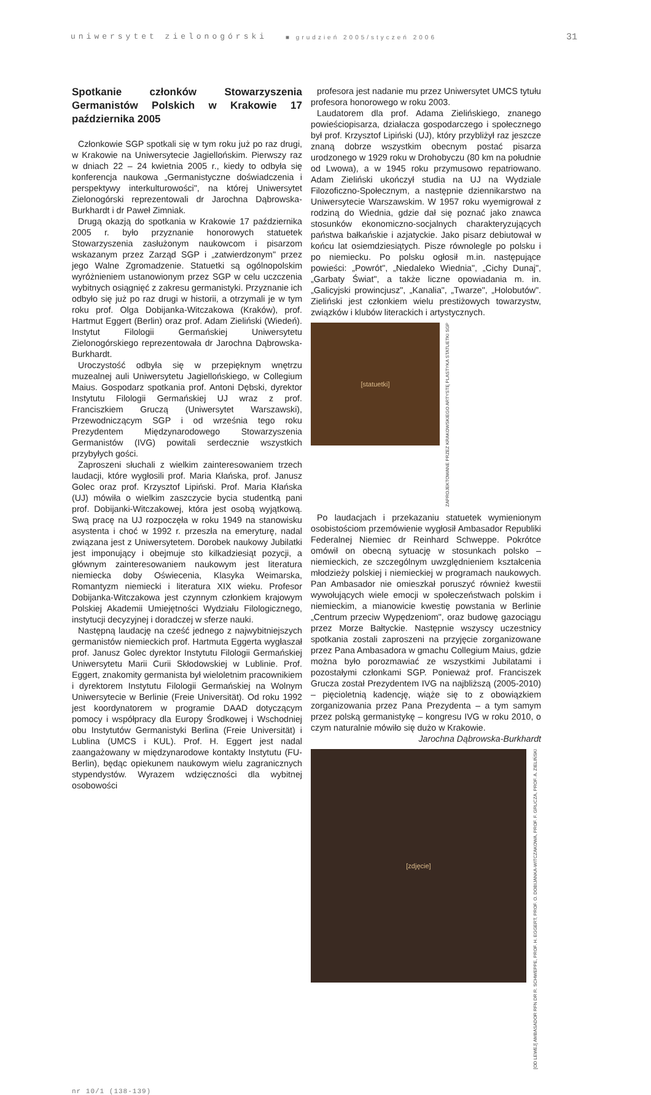uniwersytet zielonogórski ■ grudzień 2005/styczeń 2006 31
Spotkanie członków Stowarzyszenia Germanistów Polskich w Krakowie 17 października 2005
Członkowie SGP spotkali się w tym roku już po raz drugi, w Krakowie na Uniwersytecie Jagiellońskim. Pierwszy raz w dniach 22 – 24 kwietnia 2005 r., kiedy to odbyła się konferencja naukowa „Germanistyczne doświadczenia i perspektywy interkulturowości", na której Uniwersytet Zielonogórski reprezentowali dr Jarochna Dąbrowska-Burkhardt i dr Paweł Zimniak.
Drugą okazją do spotkania w Krakowie 17 października 2005 r. było przyznanie honorowych statuetek Stowarzyszenia zasłużonym naukowcom i pisarzom wskazanym przez Zarząd SGP i „zatwierdzonym" przez jego Walne Zgromadzenie. Statuetki są ogólnopolskim wyróżnieniem ustanowionym przez SGP w celu uczczenia wybitnych osiągnięć z zakresu germanistyki. Przyznanie ich odbyło się już po raz drugi w historii, a otrzymali je w tym roku prof. Olga Dobijanka-Witczakowa (Kraków), prof. Hartmut Eggert (Berlin) oraz prof. Adam Zieliński (Wiedeń). Instytut Filologii Germańskiej Uniwersytetu Zielonogórskiego reprezentowała dr Jarochna Dąbrowska-Burkhardt.
Uroczystość odbyła się w przepięknym wnętrzu muzealnej auli Uniwersytetu Jagiellońskiego, w Collegium Maius. Gospodarz spotkania prof. Antoni Dębski, dyrektor Instytutu Filologii Germańskiej UJ wraz z prof. Franciszkiem Gruczą (Uniwersytet Warszawski), Przewodniczącym SGP i od września tego roku Prezydentem Międzynarodowego Stowarzyszenia Germanistów (IVG) powitali serdecznie wszystkich przybyłych gości.
Zaproszeni słuchali z wielkim zainteresowaniem trzech laudacji, które wygłosili prof. Maria Kłańska, prof. Janusz Golec oraz prof. Krzysztof Lipiński. Prof. Maria Kłańska (UJ) mówiła o wielkim zaszczycie bycia studentką pani prof. Dobijanki-Witczakowej, która jest osobą wyjątkową. Swą pracę na UJ rozpoczęła w roku 1949 na stanowisku asystenta i choć w 1992 r. przeszła na emeryturę, nadal związana jest z Uniwersytetem. Dorobek naukowy Jubilatki jest imponujący i obejmuje sto kilkadziesiąt pozycji, a głównym zainteresowaniem naukowym jest literatura niemiecka doby Oświecenia, Klasyka Weimarska, Romantyzm niemiecki i literatura XIX wieku. Profesor Dobijanka-Witczakowa jest czynnym członkiem krajowym Polskiej Akademii Umiejętności Wydziału Filologicznego, instytucji decyzyjnej i doradczej w sferze nauki.
Następną laudację na cześć jednego z najwybitniejszych germanistów niemieckich prof. Hartmuta Eggerta wygłaszał prof. Janusz Golec dyrektor Instytutu Filologii Germańskiej Uniwersytetu Marii Curii Skłodowskiej w Lublinie. Prof. Eggert, znakomity germanista był wieloletnim pracownikiem i dyrektorem Instytutu Filologii Germańskiej na Wolnym Uniwersytecie w Berlinie (Freie Universität). Od roku 1992 jest koordynatorem w programie DAAD dotyczącym pomocy i współpracy dla Europy Środkowej i Wschodniej obu Instytutów Germanistyki Berlina (Freie Universität) i Lublina (UMCS i KUL). Prof. H. Eggert jest nadal zaangażowany w międzynarodowe kontakty Instytutu (FU-Berlin), będąc opiekunem naukowym wielu zagranicznych stypendystów. Wyrazem wdzięczności dla wybitnej osobowości
profesora jest nadanie mu przez Uniwersytet UMCS tytułu profesora honorowego w roku 2003.
Laudatorem dla prof. Adama Zielińskiego, znanego powieściopisarza, działacza gospodarczego i społecznego był prof. Krzysztof Lipiński (UJ), który przybliżył raz jeszcze znaną dobrze wszystkim obecnym postać pisarza urodzonego w 1929 roku w Drohobyczu (80 km na południe od Lwowa), a w 1945 roku przymusowo repatriowano. Adam Zieliński ukończył studia na UJ na Wydziale Filozoficzno-Społecznym, a następnie dziennikarstwo na Uniwersytecie Warszawskim. W 1957 roku wyemigrował z rodziną do Wiednia, gdzie dał się poznać jako znawca stosunków ekonomiczno-socjalnych charakteryzujących państwa bałkańskie i azjatyckie. Jako pisarz debiutował w końcu lat osiemdziesiątych. Pisze równolegle po polsku i po niemiecku. Po polsku ogłosił m.in. następujące powieści: „Powrót", „Niedaleko Wiednia", „Cichy Dunaj", „Garbaty Świat", a także liczne opowiadania m. in. „Galicyjski prowincjusz", „Kanalia", „Twarze", „Holobutów". Zieliński jest członkiem wielu prestiżowych towarzystw, związków i klubów literackich i artystycznych.
[statuetki]
ZAPROJEKTOWANE PRZEZ KRAKOWSKIEGO ARTYSTĘ PLASTYKA STATUETKI SGP
Po laudacjach i przekazaniu statuetek wymienionym osobistościom przemówienie wygłosił Ambasador Republiki Federalnej Niemiec dr Reinhard Schweppe. Pokrótce omówił on obecną sytuację w stosunkach polsko – niemieckich, ze szczególnym uwzględnieniem kształcenia młodzieży polskiej i niemieckiej w programach naukowych. Pan Ambasador nie omieszkał poruszyć również kwestii wywołujących wiele emocji w społeczeństwach polskim i niemieckim, a mianowicie kwestię powstania w Berlinie „Centrum przeciw Wypędzeniom", oraz budowę gazociągu przez Morze Bałtyckie. Następnie wszyscy uczestnicy spotkania zostali zaproszeni na przyjęcie zorganizowane przez Pana Ambasadora w gmachu Collegium Maius, gdzie można było porozmawiać ze wszystkimi Jubilatami i pozostałymi członkami SGP. Ponieważ prof. Franciszek Grucza został Prezydentem IVG na najbliższą (2005-2010) – pięcioletnią kadencję, wiąże się to z obowiązkiem zorganizowania przez Pana Prezydenta – a tym samym przez polską germanistykę – kongresu IVG w roku 2010, o czym naturalnie mówiło się dużo w Krakowie.
Jarochna Dąbrowska-Burkhardt
[zdjęcie]
[OD LEWEJ] AMBASADOR RFN DR R. SCHWEPPE, PROF. H. EGGERT, PROF. O. DOBIJANKA-WITCZAKOWA, PROF. F. GRUCZA, PROF. A. ZIELIŃSKI
nr 10/1 (138-139)